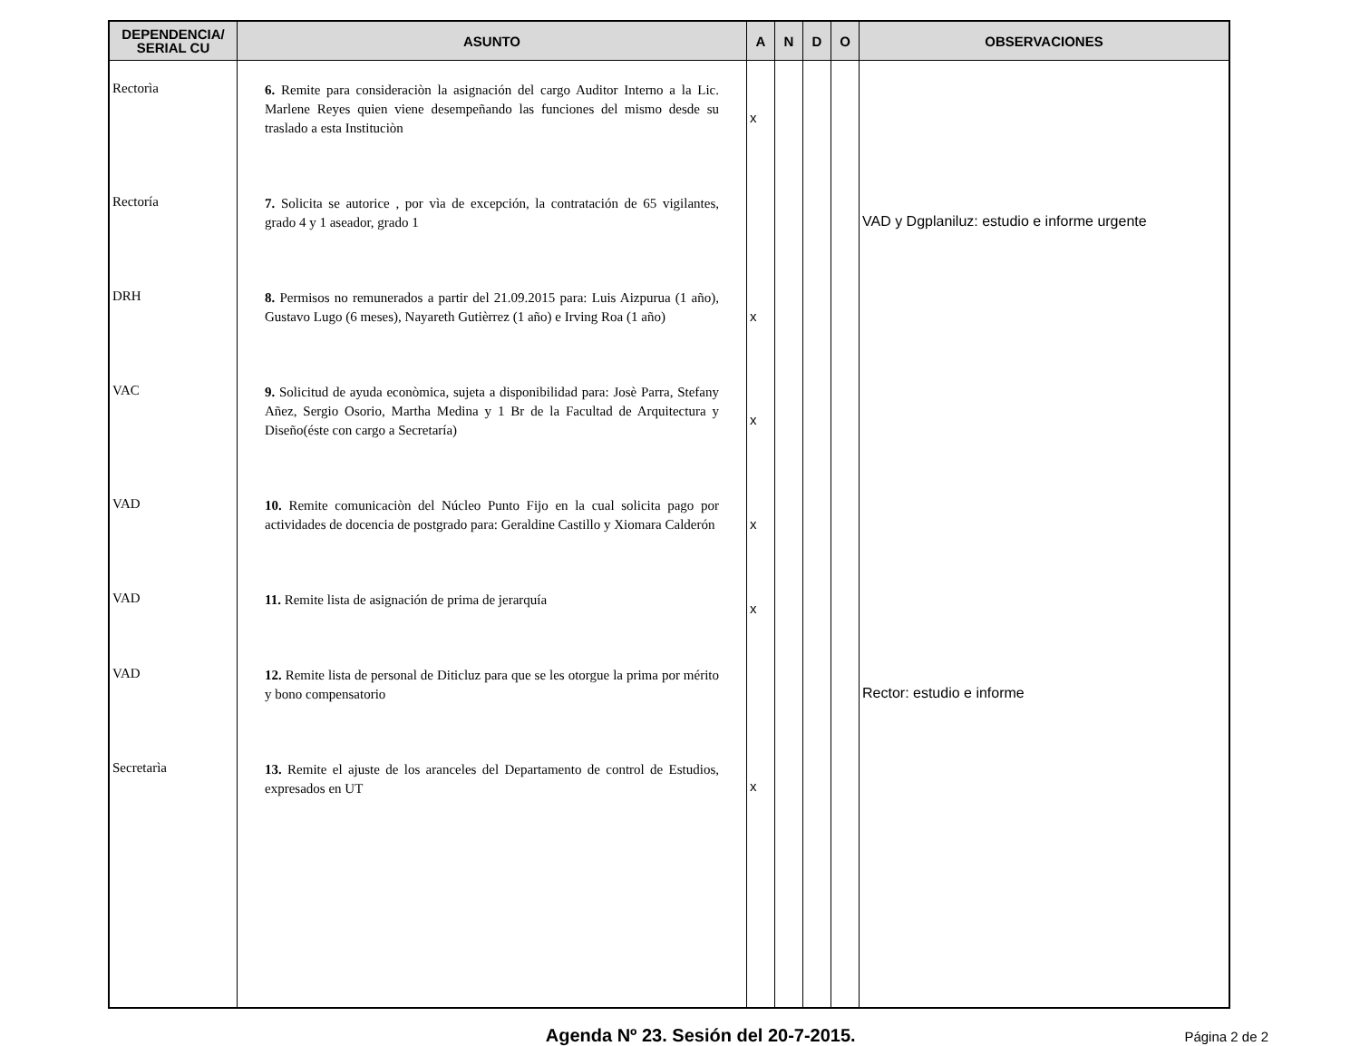| DEPENDENCIA/ SERIAL CU | ASUNTO | A | N | D | O | OBSERVACIONES |
| --- | --- | --- | --- | --- | --- | --- |
| Rectorìa | 6. Remite para consideraciòn la asignación del cargo Auditor Interno a la Lic. Marlene Reyes quien viene desempeñando las funciones del mismo desde su traslado a esta Instituciòn | x | | | | |
| Rectoría | 7. Solicita se autorice , por vìa de excepción, la contratación de 65 vigilantes, grado 4 y 1 aseador, grado 1 | | | | | VAD y Dgplaniluz: estudio e informe urgente |
| DRH | 8. Permisos no remunerados a partir del 21.09.2015 para: Luis Aizpurua (1 año), Gustavo Lugo (6 meses), Nayareth Gutièrrez (1 año) e Irving Roa (1 año) | x | | | | |
| VAC | 9. Solicitud de ayuda econòmica, sujeta a disponibilidad para: Josè Parra, Stefany Añez, Sergio Osorio, Martha Medina y 1 Br de la Facultad de Arquitectura y Diseño(éste con cargo a Secretaría) | x | | | | |
| VAD | 10. Remite comunicaciòn del Núcleo Punto Fijo en la cual solicita pago por actividades de docencia de postgrado para: Geraldine Castillo y Xiomara Calderón | x | | | | |
| VAD | 11. Remite lista de asignación de prima de jerarquía | x | | | | |
| VAD | 12. Remite lista de personal de Diticluz para que se les otorgue la prima por mérito y bono compensatorio | | | | | Rector: estudio e informe |
| Secretarìa | 13. Remite el ajuste de los aranceles del Departamento de control de Estudios, expresados en UT | x | | | | |
Agenda Nº 23. Sesión del 20-7-2015.
Página 2 de 2